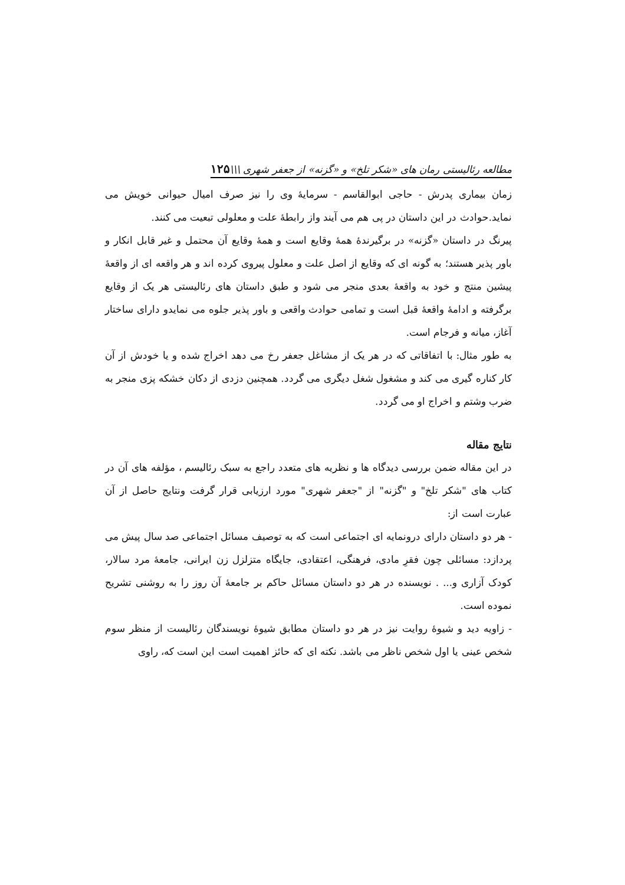مطالعه رئالیستی رمان های «شکر تلخ» و «گزنه» از جعفر شهری \\\۱۲۵
زمان بیماری پدرش - حاجی ابوالقاسم - سرمایهٔ وی را نیز صرف امیال حیوانی خویش می نماید.حوادث در این داستان در پی هم می آیند واز رابطهٔ علت و معلولی تبعیت می کنند.
پیرنگ در داستان «گزنه» در برگیرندهٔ همهٔ وقایع است و همهٔ وقایع آن محتمل و غیر قابل انکار و باور پذیر هستند؛ به گونه ای که وقایع از اصل علت و معلول پیروی کرده اند و هر واقعه ای از واقعهٔ پیشین منتج و خود به واقعهٔ بعدی منجر می شود و طبق داستان های رئالیستی هر یک از وقایع برگرفته و ادامهٔ واقعهٔ قبل است و تمامی حوادث واقعی و باور پذیر جلوه می نمایدو دارای ساختار آغاز، میانه و فرجام است.
به طور مثال: با اتفاقاتی که در هر یک از مشاغل جعفر رخ می دهد اخراج شده و یا خودش از آن کار کناره گیری می کند و مشغول شغل دیگری می گردد. همچنین دزدی از دکان خشکه پزی منجر به ضرب وشتم و اخراج او می گردد.
نتایج مقاله
در این مقاله ضمن بررسی دیدگاه ها و نظریه های متعدد راجع به سبک رئالیسم ، مؤلفه های آن در کتاب های "شکر تلخ" و "گزنه" از "جعفر شهری" مورد ارزیابی قرار گرفت ونتایج حاصل از آن عبارت است از:
- هر دو داستان دارای درونمایه ای اجتماعی است که به توصیف مسائل اجتماعی صد سال پیش می پردازد: مسائلی چون فقرِ مادی، فرهنگی، اعتقادی، جایگاه متزلزل زن ایرانی، جامعهٔ مرد سالار، کودک آزاری و... . نویسنده در هر دو داستان مسائل حاکم بر جامعهٔ آن روز را به روشنی تشریح نموده است.
- زاویه دید و شیوهٔ روایت نیز در هر دو داستان مطابق شیوهٔ نویسندگان رئالیست از منظر سوم شخص عینی یا اول شخص ناظر می باشد. نکته ای که حائز اهمیت است این است که، راوی